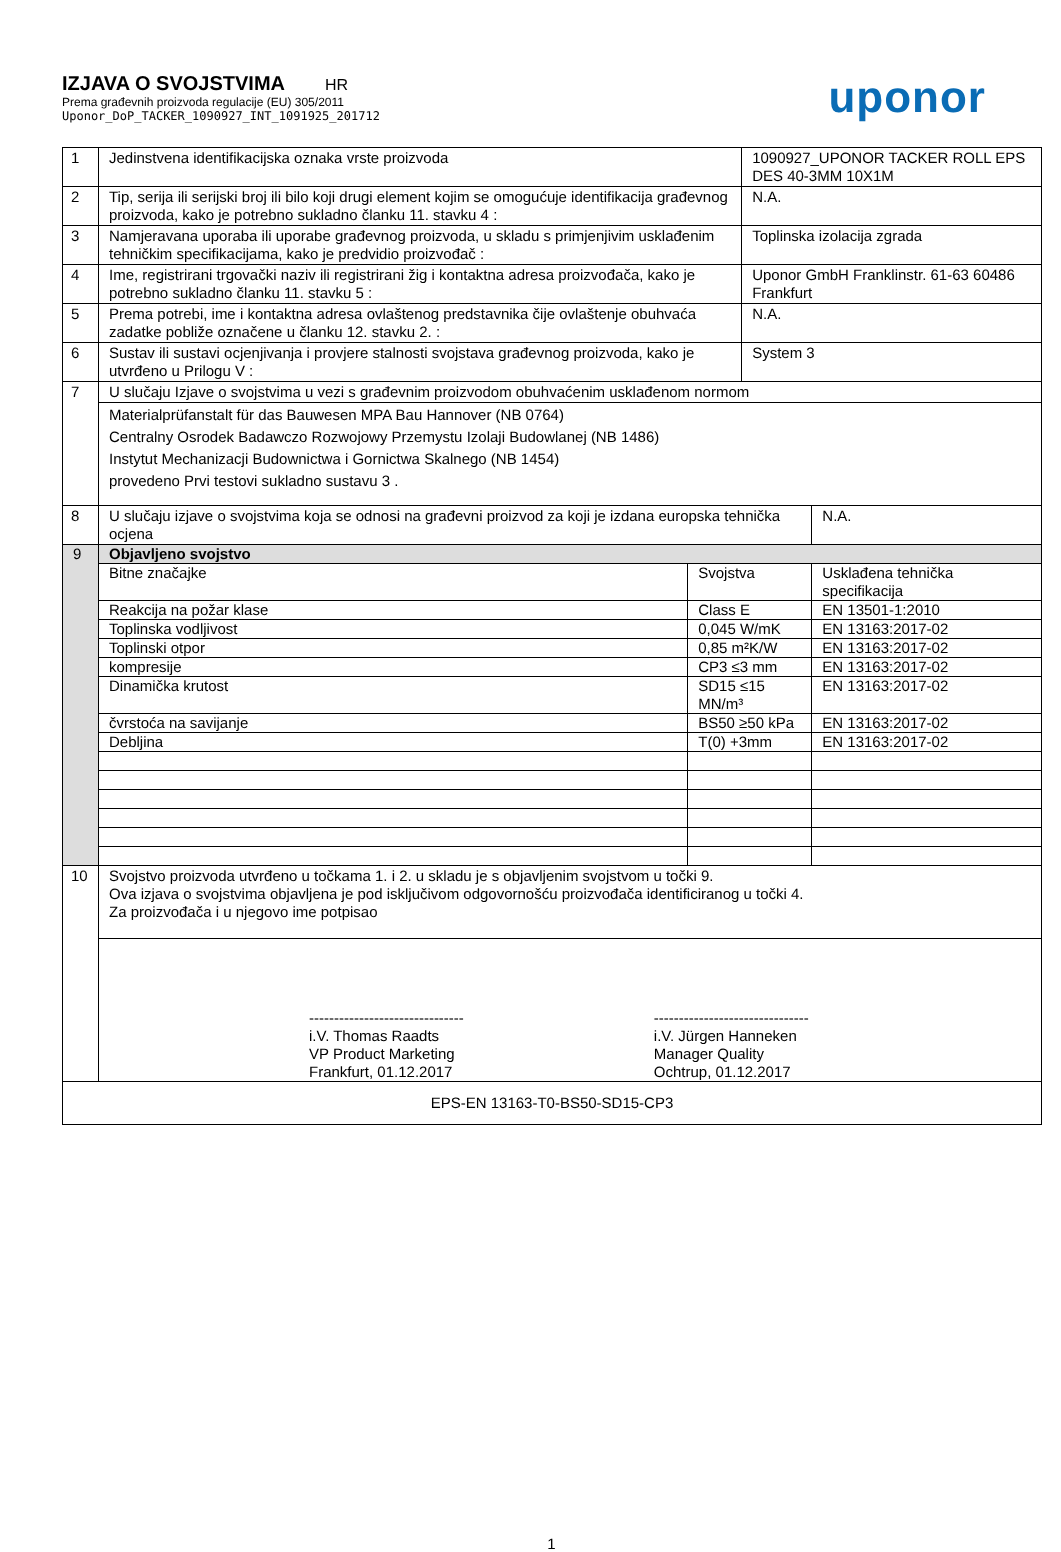IZJAVA O SVOJSTVIMA HR
Prema građevnih proizvoda regulacije (EU) 305/2011
Uponor_DoP_TACKER_1090927_INT_1091925_201712
uponor
| 1 | Jedinstvena identifikacijska oznaka vrste proizvoda | | 1090927_UPONOR TACKER ROLL EPS DES 40-3MM 10X1M | |
| 2 | Tip, serija ili serijski broj ili bilo koji drugi element kojim se omogućuje identifikacija građevnog proizvoda, kako je potrebno sukladno članku 11. stavku 4 : | | N.A. | |
| 3 | Namjeravana uporaba ili uporabe građevnog proizvoda, u skladu s primjenjivim usklađenim tehničkim specifikacijama, kako je predvidio proizvođač : | | Toplinska izolacija zgrada | |
| 4 | Ime, registrirani trgovački naziv ili registrirani žig i kontaktna adresa proizvođača, kako je potrebno sukladno članku 11. stavku 5 : | | Uponor GmbH Franklinstr. 61-63 60486 Frankfurt | |
| 5 | Prema potrebi, ime i kontaktna adresa ovlaštenog predstavnika čije ovlaštenje obuhvaća zadatke pobliže označene u članku 12. stavku 2. : | | N.A. | |
| 6 | Sustav ili sustavi ocjenjivanja i provjere stalnosti svojstava građevnog proizvoda, kako je utvrđeno u Prilogu V : | | System 3 | |
| 7 | U slučaju Izjave o svojstvima u vezi s građevnim proizvodom obuhvaćenim usklađenom normom | | | |
| | Materialprüfanstalt für das Bauwesen MPA Bau Hannover (NB 0764) Centralny Osrodek Badawczo Rozwojowy Przemystu Izolaji Budowlanej (NB 1486) Instytut Mechanizacji Budownictwa i Gornictwa Skalnego (NB 1454) provedeno Prvi testovi sukladno sustavu 3 . | | | |
| 8 | U slučaju izjave o svojstvima koja se odnosi na građevni proizvod za koji je izdana europska tehnička ocjena | | | N.A. |
| 9 | Objavljeno svojstvo | | | |
| | Bitne značajke | Svojstva | | Usklađena tehnička specifikacija |
| | Reakcija na požar klase | Class E | | EN 13501-1:2010 |
| | Toplinska vodljivost | 0,045 W/mK | | EN 13163:2017-02 |
| | Toplinski otpor | 0,85 m²K/W | | EN 13163:2017-02 |
| | kompresije | CP3 ≤3 mm | | EN 13163:2017-02 |
| | Dinamička krutost | SD15 ≤15 MN/m³ | | EN 13163:2017-02 |
| | čvrstoća na savijanje | BS50 ≥50 kPa | | EN 13163:2017-02 |
| | Debljina | T(0) +3mm | | EN 13163:2017-02 |
| 10 | Svojstvo proizvoda utvrđeno u točkama 1. i 2. u skladu je s objavljenim svojstvom u točki 9. Ova izjava o svojstvima objavljena je pod isključivom odgovornošću proizvođača identificiranog u točki 4. Za proizvođača i u njegovo ime potpisao | | | |
| | ------------------------------- i.V. Thomas Raadts VP Product Marketing Frankfurt, 01.12.2017 ------------------------------- i.V. Jürgen Hanneken Manager Quality Ochtrup, 01.12.2017 | | | |
| EPS-EN 13163-T0-BS50-SD15-CP3 | | | | |
1